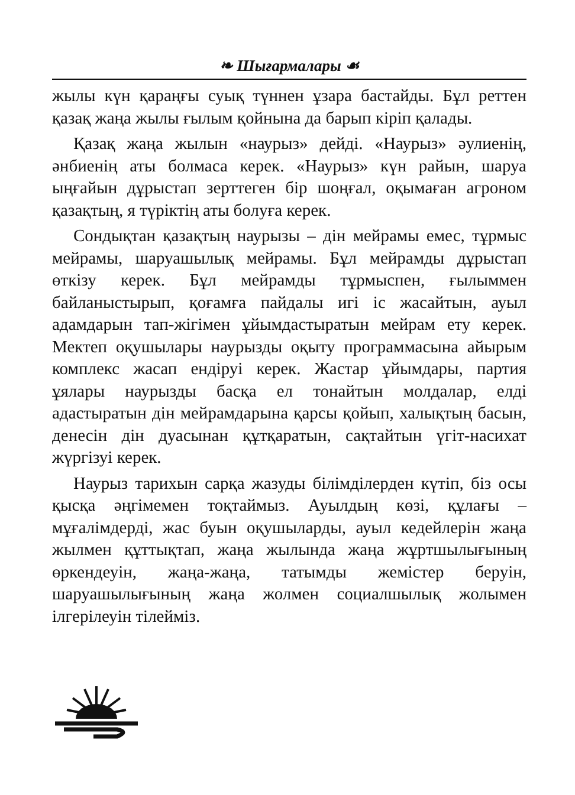❧ Шығармалары ☙
жылы күн қараңғы суық түннен ұзара бастайды. Бұл реттен қазақ жаңа жылы ғылым қойнына да барып кіріп қалады.
Қазақ жаңа жылын «наурыз» дейді. «Наурыз» әулиенің, әнбиенің аты болмаса керек. «Наурыз» күн райын, шаруа ыңғайын дұрыстап зерттеген бір шоңғал, оқымаған агроном қазақтың, я түріктің аты болуға керек.
Сондықтан қазақтың наурызы – дін мейрамы емес, тұрмыс мейрамы, шаруашылық мейрамы. Бұл мейрамды дұрыстап өткізу керек. Бұл мейрамды тұрмыспен, ғылыммен байланыстырып, қоғамға пайдалы игі іс жасайтын, ауыл адамдарын тап-жігімен ұйымдастыратын мейрам ету керек. Мектеп оқушылары наурызды оқыту программасына айырым комплекс жасап ендіруі керек. Жастар ұйымдары, партия ұялары наурызды басқа ел тонайтын молдалар, елді адастыратын дін мейрамдарына қарсы қойып, халықтың басын, денесін дін дуасынан құтқаратын, сақтайтын үгіт-насихат жүргізуі керек.
Наурыз тарихын сарқа жазуды білімділерден күтіп, біз осы қысқа әңгімемен тоқтаймыз. Ауылдың көзі, құлағы – мұғалімдерді, жас буын оқушыларды, ауыл кедейлерін жаңа жылмен құттықтап, жаңа жылында жаңа жұртшылығының өркендеуін, жаңа-жаңа, татымды жемістер беруін, шаруашылығының жаңа жолмен социалшылық жолымен ілгерілеуін тілейміз.